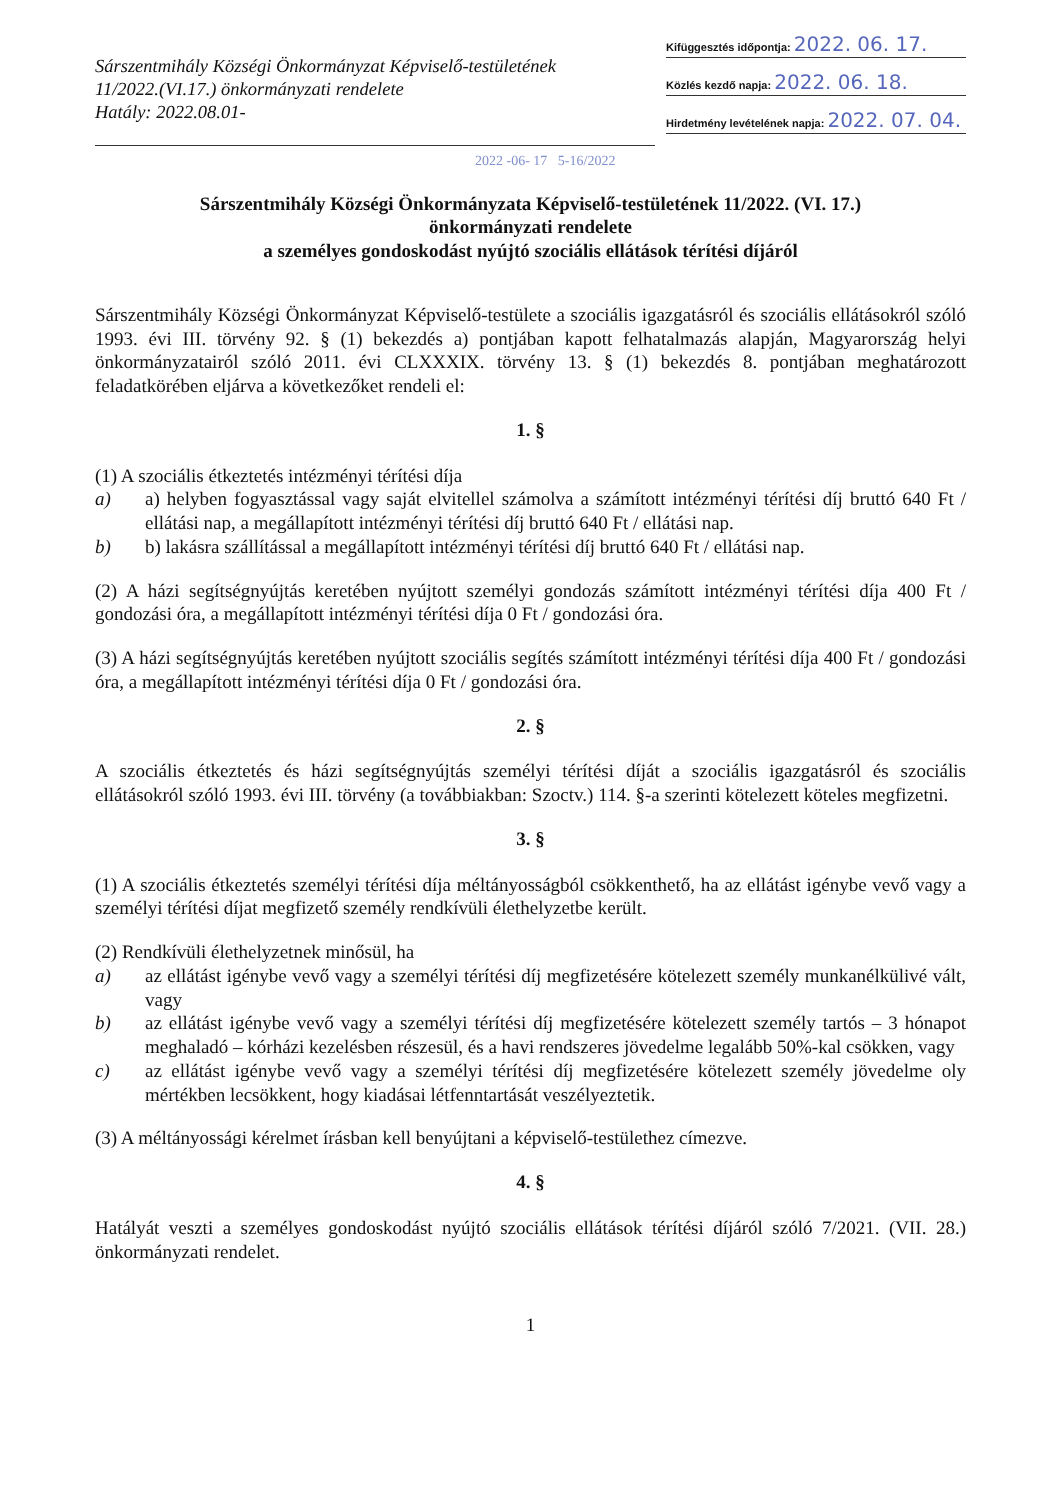Sárszentmihály Községi Önkormányzat Képviselő-testületének
11/2022.(VI.17.) önkormányzati rendelete
Hatály: 2022.08.01-
Kifüggesztés időpontja: 2022. 06. 17.
Közlés kezdő napja: 2022. 06. 18.
Hirdetmény levételének napja: 2022. 07. 04.
2022 -06- 17 5-16/2022
Sárszentmihály Községi Önkormányzata Képviselő-testületének 11/2022. (VI. 17.)
önkormányzati rendelete
a személyes gondoskodást nyújtó szociális ellátások térítési díjáról
Sárszentmihály Községi Önkormányzat Képviselő-testülete a szociális igazgatásról és szociális ellátásokról szóló 1993. évi III. törvény 92. § (1) bekezdés a) pontjában kapott felhatalmazás alapján, Magyarország helyi önkormányzatairól szóló 2011. évi CLXXXIX. törvény 13. § (1) bekezdés 8. pontjában meghatározott feladatkörében eljárva a következőket rendeli el:
1. §
(1) A szociális étkeztetés intézményi térítési díja
a) a) helyben fogyasztással vagy saját elvitellel számolva a számított intézményi térítési díj bruttó 640 Ft / ellátási nap, a megállapított intézményi térítési díj bruttó 640 Ft / ellátási nap.
b) b) lakásra szállítással a megállapított intézményi térítési díj bruttó 640 Ft / ellátási nap.
(2) A házi segítségnyújtás keretében nyújtott személyi gondozás számított intézményi térítési díja 400 Ft / gondozási óra, a megállapított intézményi térítési díja 0 Ft / gondozási óra.
(3) A házi segítségnyújtás keretében nyújtott szociális segítés számított intézményi térítési díja 400 Ft / gondozási óra, a megállapított intézményi térítési díja 0 Ft / gondozási óra.
2. §
A szociális étkeztetés és házi segítségnyújtás személyi térítési díját a szociális igazgatásról és szociális ellátásokról szóló 1993. évi III. törvény (a továbbiakban: Szoctv.) 114. §-a szerinti kötelezett köteles megfizetni.
3. §
(1) A szociális étkeztetés személyi térítési díja méltányosságból csökkenthető, ha az ellátást igénybe vevő vagy a személyi térítési díjat megfizető személy rendkívüli élethelyzetbe került.
(2) Rendkívüli élethelyzetnek minősül, ha
a) az ellátást igénybe vevő vagy a személyi térítési díj megfizetésére kötelezett személy munkanélkülivé vált, vagy
b) az ellátást igénybe vevő vagy a személyi térítési díj megfizetésére kötelezett személy tartós – 3 hónapot meghaladó – kórházi kezelésben részesül, és a havi rendszeres jövedelme legalább 50%-kal csökken, vagy
c) az ellátást igénybe vevő vagy a személyi térítési díj megfizetésére kötelezett személy jövedelme oly mértékben lecsökkent, hogy kiadásai létfenntartását veszélyeztetik.
(3) A méltányossági kérelmet írásban kell benyújtani a képviselő-testülethez címezve.
4. §
Hatályát veszti a személyes gondoskodást nyújtó szociális ellátások térítési díjáról szóló 7/2021. (VII. 28.) önkormányzati rendelet.
1